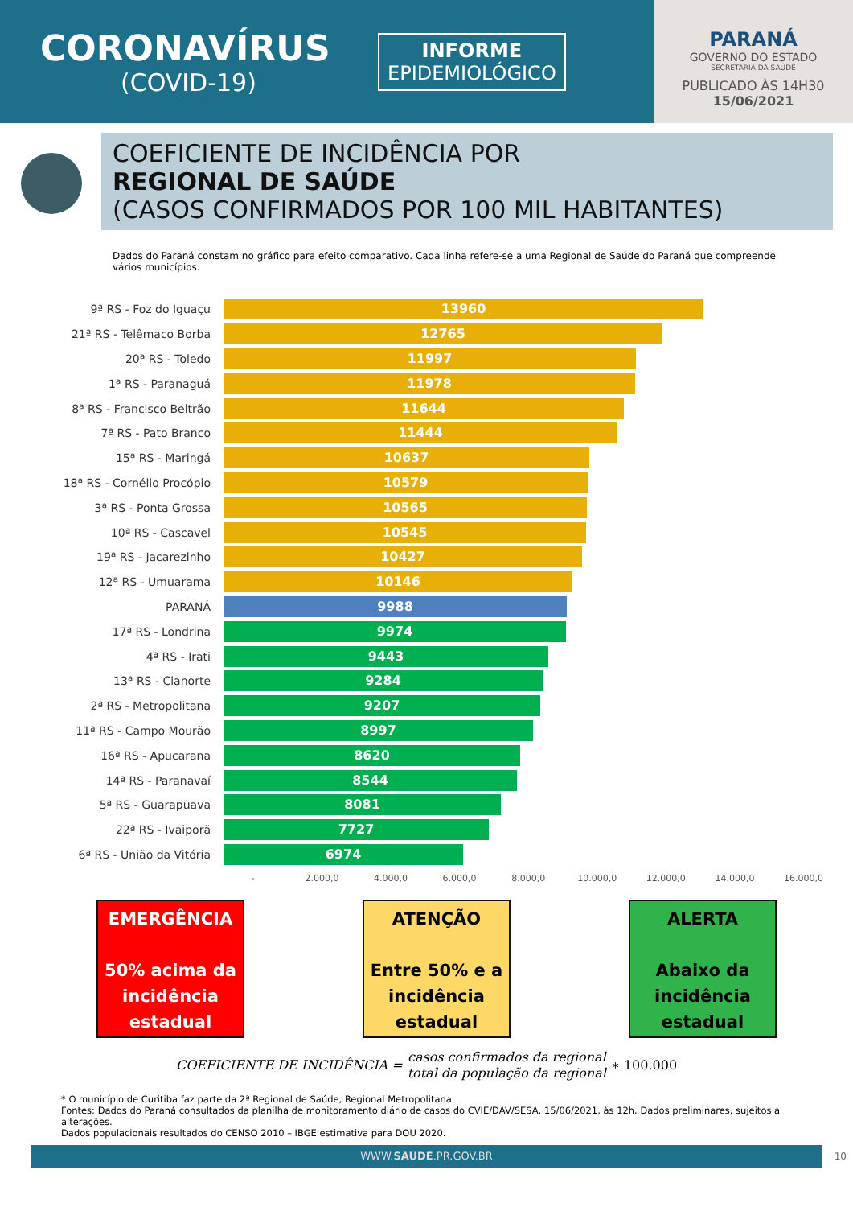CORONAVÍRUS
(COVID-19)
INFORME
EPIDEMIOLÓGICO
PARANÁ
GOVERNO DO ESTADO
SECRETARIA DA SAÚDE
PUBLICADO ÀS 14H30
15/06/2021
COEFICIENTE DE INCIDÊNCIA POR
REGIONAL DE SAÚDE
(CASOS CONFIRMADOS POR 100 MIL HABITANTES)
Dados do Paraná constam no gráfico para efeito comparativo. Cada linha refere-se a uma Regional de Saúde do Paraná que compreende vários municípios.
9ª RS - Foz do Iguaçu
13960
21ª RS - Telêmaco Borba
12765
20ª RS - Toledo
11997
1ª RS - Paranaguá
11978
8ª RS - Francisco Beltrão
11644
7ª RS - Pato Branco
11444
15ª RS - Maringá
10637
18ª RS - Cornélio Procópio
10579
3ª RS - Ponta Grossa
10565
10ª RS - Cascavel
10545
19ª RS - Jacarezinho
10427
12ª RS - Umuarama
10146
PARANÁ
9988
17ª RS - Londrina
9974
4ª RS - Irati
9443
13ª RS - Cianorte
9284
2ª RS - Metropolitana
9207
11ª RS - Campo Mourão
8997
16ª RS - Apucarana
8620
14ª RS - Paranavaí
8544
5ª RS - Guarapuava
8081
22ª RS - Ivaiporã
7727
6ª RS - União da Vitória
6974
- 2.000,0 4.000,0 6.000,0 8.000,0 10.000,0 12.000,0 14.000,0 16.000,0
EMERGÊNCIA
50% acima da incidência estadual
ATENÇÃO
Entre 50% e a incidência estadual
ALERTA
Abaixo da incidência estadual
COEFICIENTE DE INCIDÊNCIA =
casos confirmados da regional
total da população da regional
∗ 100.000
* O município de Curitiba faz parte da 2ª Regional de Saúde, Regional Metropolitana.
Fontes: Dados do Paraná consultados da planilha de monitoramento diário de casos do CVIE/DAV/SESA, 15/06/2021, às 12h. Dados preliminares, sujeitos a alterações.
Dados populacionais resultados do CENSO 2010 – IBGE estimativa para DOU 2020.
WWW.SAUDE.PR.GOV.BR 10